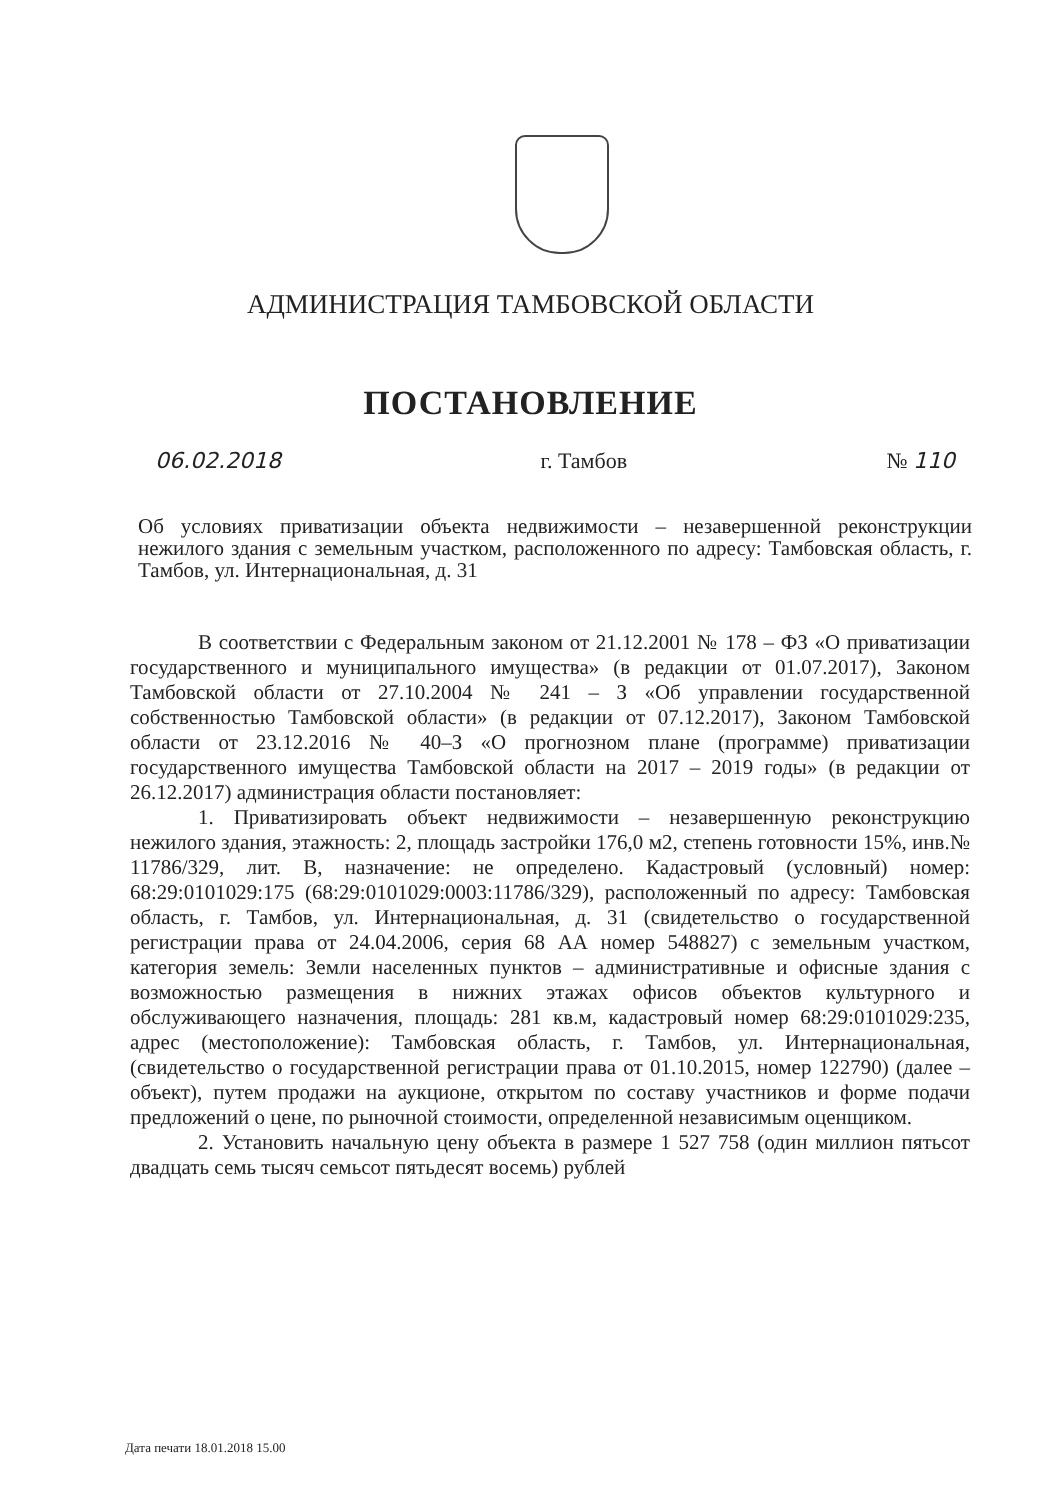АДМИНИСТРАЦИЯ ТАМБОВСКОЙ ОБЛАСТИ
ПОСТАНОВЛЕНИЕ
06.02.2018 г. Тамбов № 110
Об условиях приватизации объекта недвижимости – незавершенной реконструкции нежилого здания с земельным участком, расположенного по адресу: Тамбовская область, г. Тамбов, ул. Интернациональная, д. 31
В соответствии с Федеральным законом от 21.12.2001 № 178 – ФЗ «О приватизации государственного и муниципального имущества» (в редакции от 01.07.2017), Законом Тамбовской области от 27.10.2004 № 241 – З «Об управлении государственной собственностью Тамбовской области» (в редакции от 07.12.2017), Законом Тамбовской области от 23.12.2016 № 40–З «О прогнозном плане (программе) приватизации государственного имущества Тамбовской области на 2017 – 2019 годы» (в редакции от 26.12.2017) администрация области постановляет:
1. Приватизировать объект недвижимости – незавершенную реконструкцию нежилого здания, этажность: 2, площадь застройки 176,0 м2, степень готовности 15%, инв.№ 11786/329, лит. В, назначение: не определено. Кадастровый (условный) номер: 68:29:0101029:175 (68:29:0101029:0003:11786/329), расположенный по адресу: Тамбовская область, г. Тамбов, ул. Интернациональная, д. 31 (свидетельство о государственной регистрации права от 24.04.2006, серия 68 АА номер 548827) с земельным участком, категория земель: Земли населенных пунктов – административные и офисные здания с возможностью размещения в нижних этажах офисов объектов культурного и обслуживающего назначения, площадь: 281 кв.м, кадастровый номер 68:29:0101029:235, адрес (местоположение): Тамбовская область, г. Тамбов, ул. Интернациональная, (свидетельство о государственной регистрации права от 01.10.2015, номер 122790) (далее – объект), путем продажи на аукционе, открытом по составу участников и форме подачи предложений о цене, по рыночной стоимости, определенной независимым оценщиком.
2. Установить начальную цену объекта в размере 1 527 758 (один миллион пятьсот двадцать семь тысяч семьсот пятьдесят восемь) рублей
Дата печати 18.01.2018 15.00